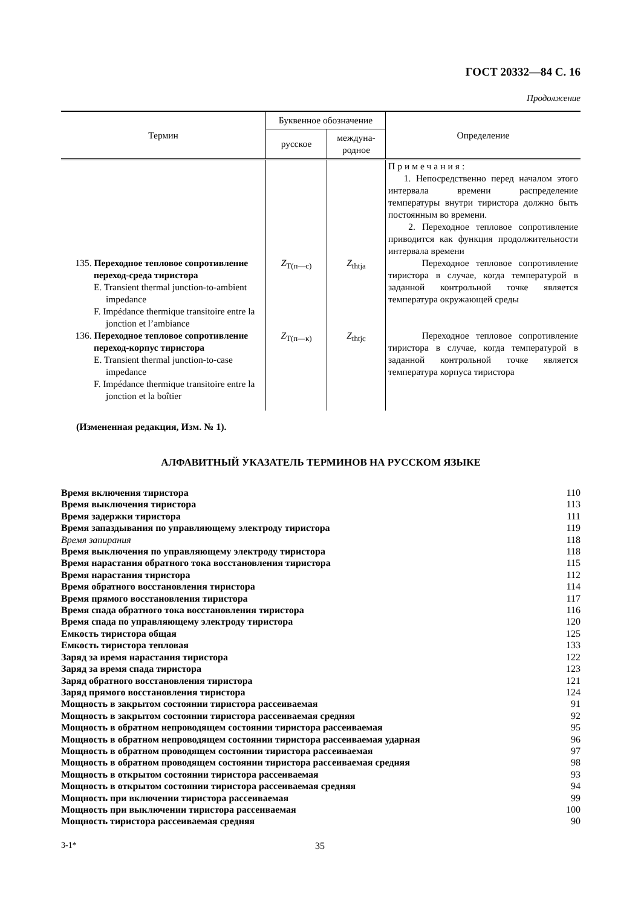ГОСТ 20332—84 С. 16
Продолжение
| Термин | Буквенное обозначение | | Определение |
| --- | --- | --- | --- |
| | русское | междуна- родное | |
| | | | Примечания: 1. Непосредственно перед началом этого интервала времени распределение температуры внутри тиристора должно быть постоянным во времени. 2. Переходное тепловое сопротивление приводится как функция продолжительности интервала времени |
| 135. Переходное тепловое сопротивление переход-среда тиристора E. Transient thermal junction-to-ambient impedance F. Impédance thermique transitoire entre la jonction et l’ambiance | Z<sub>T(п—с)</sub> | Z<sub>thtja</sub> | Переходное тепловое сопротивление тиристора в случае, когда температурой в заданной контрольной точке является температура окружающей среды |
| 136. Переходное тепловое сопротивление переход-корпус тиристора E. Transient thermal junction-to-case impedance F. Impédance thermique transitoire entre la jonction et la boîtier | Z<sub>T(п—к)</sub> | Z<sub>thtjc</sub> | Переходное тепловое сопротивление тиристора в случае, когда температурой в заданной контрольной точке является температура корпуса тиристора |
(Измененная редакция, Изм. № 1).
АЛФАВИТНЫЙ УКАЗАТЕЛЬ ТЕРМИНОВ НА РУССКОМ ЯЗЫКЕ
| Время включения тиристора | 110 |
| Время выключения тиристора | 113 |
| Время задержки тиристора | 111 |
| Время запаздывания по управляющему электроду тиристора | 119 |
| Время запирания | 118 |
| Время выключения по управляющему электроду тиристора | 118 |
| Время нарастания обратного тока восстановления тиристора | 115 |
| Время нарастания тиристора | 112 |
| Время обратного восстановления тиристора | 114 |
| Время прямого восстановления тиристора | 117 |
| Время спада обратного тока восстановления тиристора | 116 |
| Время спада по управляющему электроду тиристора | 120 |
| Емкость тиристора общая | 125 |
| Емкость тиристора тепловая | 133 |
| Заряд за время нарастания тиристора | 122 |
| Заряд за время спада тиристора | 123 |
| Заряд обратного восстановления тиристора | 121 |
| Заряд прямого восстановления тиристора | 124 |
| Мощность в закрытом состоянии тиристора рассеиваемая | 91 |
| Мощность в закрытом состоянии тиристора рассеиваемая средняя | 92 |
| Мощность в обратном непроводящем состоянии тиристора рассеиваемая | 95 |
| Мощность в обратном непроводящем состоянии тиристора рассеиваемая ударная | 96 |
| Мощность в обратном проводящем состоянии тиристора рассеиваемая | 97 |
| Мощность в обратном проводящем состоянии тиристора рассеиваемая средняя | 98 |
| Мощность в открытом состоянии тиристора рассеиваемая | 93 |
| Мощность в открытом состоянии тиристора рассеиваемая средняя | 94 |
| Мощность при включении тиристора рассеиваемая | 99 |
| Мощность при выключении тиристора рассеиваемая | 100 |
| Мощность тиристора рассеиваемая средняя | 90 |
3-1* 35